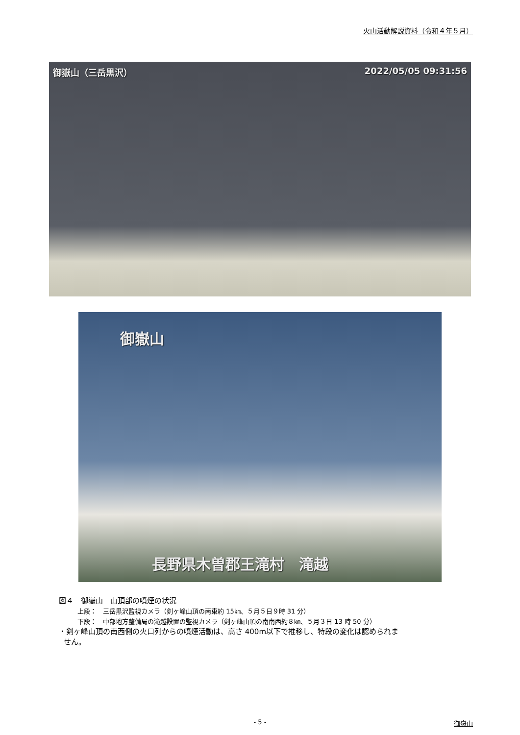火山活動解説資料（令和４年５月）
御嶽山（三岳黒沢） 2022/05/05 09:31:56
御嶽山
長野県木曽郡王滝村　滝越
図４　御嶽山　山頂部の噴煙の状況
上段：　三岳黒沢監視カメラ（剣ヶ峰山頂の南東約 15㎞、５月５日９時 31 分）
下段：　中部地方整備局の滝越設置の監視カメラ（剣ヶ峰山頂の南南西約８㎞、５月３日 13 時 50 分）
・剣ヶ峰山頂の南西側の火口列からの噴煙活動は、高さ 400m以下で推移し、特段の変化は認められま
せん。
- 5 - 御嶽山